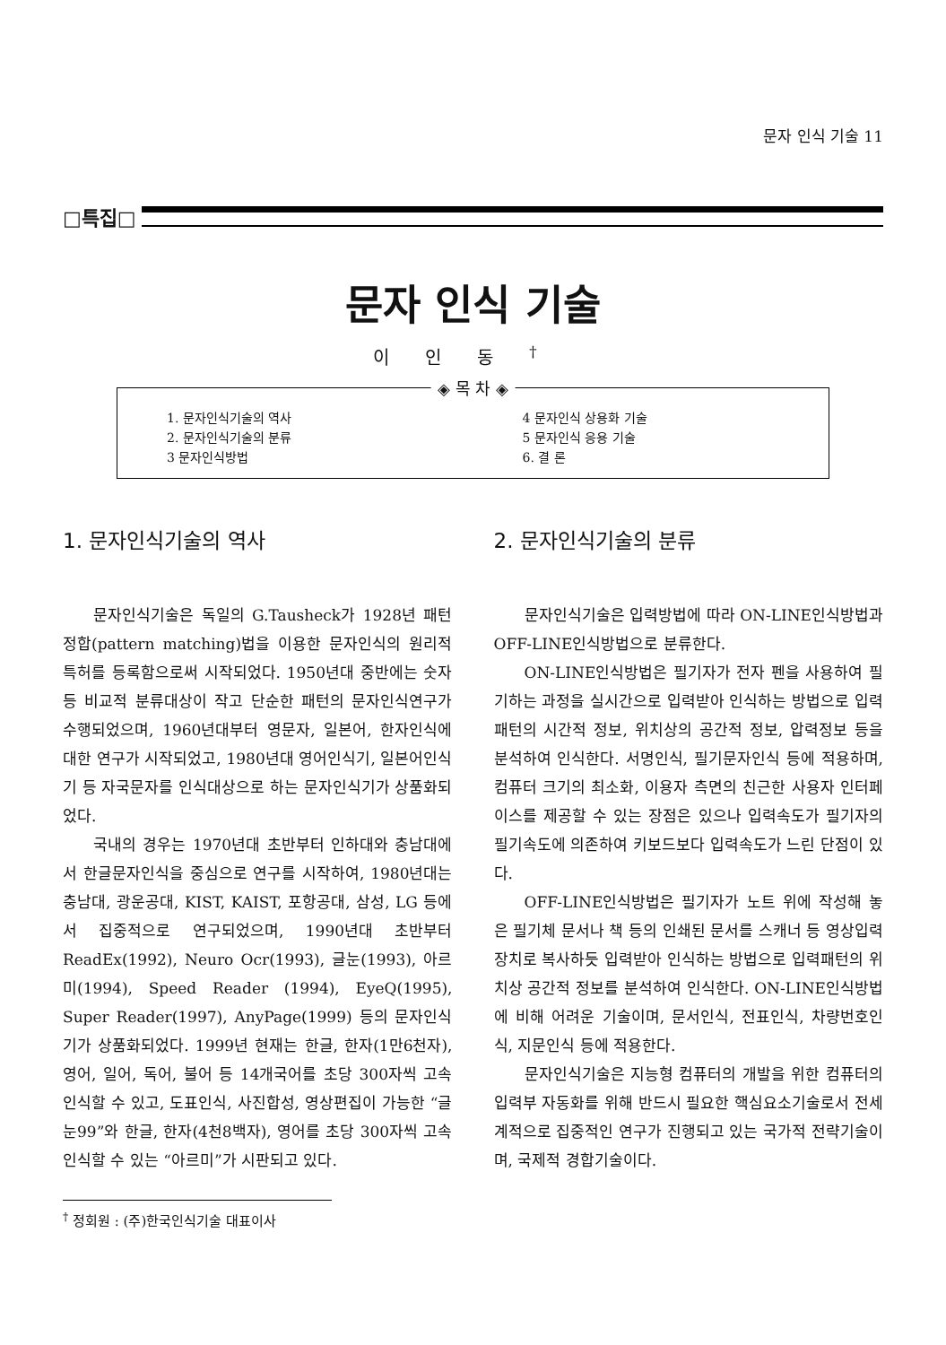문자 인식 기술 11
□특집□
문자 인식 기술
이인동<sup>†</sup>
◈ 목 차 ◈
1. 문자인식기술의 역사
2. 문자인식기술의 분류
3 문자인식방법
4 문자인식 상용화 기술
5 문자인식 응용 기술
6. 결 론
1. 문자인식기술의 역사
문자인식기술은 독일의 G.Tausheck가 1928년 패턴정합(pattern matching)법을 이용한 문자인식의 원리적 특허를 등록함으로써 시작되었다. 1950년대 중반에는 숫자 등 비교적 분류대상이 작고 단순한 패턴의 문자인식연구가 수행되었으며, 1960년대부터 영문자, 일본어, 한자인식에 대한 연구가 시작되었고, 1980년대 영어인식기, 일본어인식기 등 자국문자를 인식대상으로 하는 문자인식기가 상품화되었다.
국내의 경우는 1970년대 초반부터 인하대와 충남대에서 한글문자인식을 중심으로 연구를 시작하여, 1980년대는 충남대, 광운공대, KIST, KAIST, 포항공대, 삼성, LG 등에서 집중적으로 연구되었으며, 1990년대 초반부터 ReadEx(1992), Neuro Ocr(1993), 글눈(1993), 아르미(1994), Speed Reader (1994), EyeQ(1995), Super Reader(1997), AnyPage(1999) 등의 문자인식기가 상품화되었다. 1999년 현재는 한글, 한자(1만6천자), 영어, 일어, 독어, 불어 등 14개국어를 초당 300자씩 고속 인식할 수 있고, 도표인식, 사진합성, 영상편집이 가능한 “글눈99”와 한글, 한자(4천8백자), 영어를 초당 300자씩 고속인식할 수 있는 “아르미”가 시판되고 있다.
<sup>†</sup> 정회원 : (주)한국인식기술 대표이사
2. 문자인식기술의 분류
문자인식기술은 입력방법에 따라 ON-LINE인식방법과 OFF-LINE인식방법으로 분류한다.
ON-LINE인식방법은 필기자가 전자 펜을 사용하여 필기하는 과정을 실시간으로 입력받아 인식하는 방법으로 입력패턴의 시간적 정보, 위치상의 공간적 정보, 압력정보 등을 분석하여 인식한다. 서명인식, 필기문자인식 등에 적용하며, 컴퓨터 크기의 최소화, 이용자 측면의 친근한 사용자 인터페이스를 제공할 수 있는 장점은 있으나 입력속도가 필기자의 필기속도에 의존하여 키보드보다 입력속도가 느린 단점이 있다.
OFF-LINE인식방법은 필기자가 노트 위에 작성해 놓은 필기체 문서나 책 등의 인쇄된 문서를 스캐너 등 영상입력장치로 복사하듯 입력받아 인식하는 방법으로 입력패턴의 위치상 공간적 정보를 분석하여 인식한다. ON-LINE인식방법에 비해 어려운 기술이며, 문서인식, 전표인식, 차량번호인식, 지문인식 등에 적용한다.
문자인식기술은 지능형 컴퓨터의 개발을 위한 컴퓨터의 입력부 자동화를 위해 반드시 필요한 핵심요소기술로서 전세계적으로 집중적인 연구가 진행되고 있는 국가적 전략기술이며, 국제적 경합기술이다.